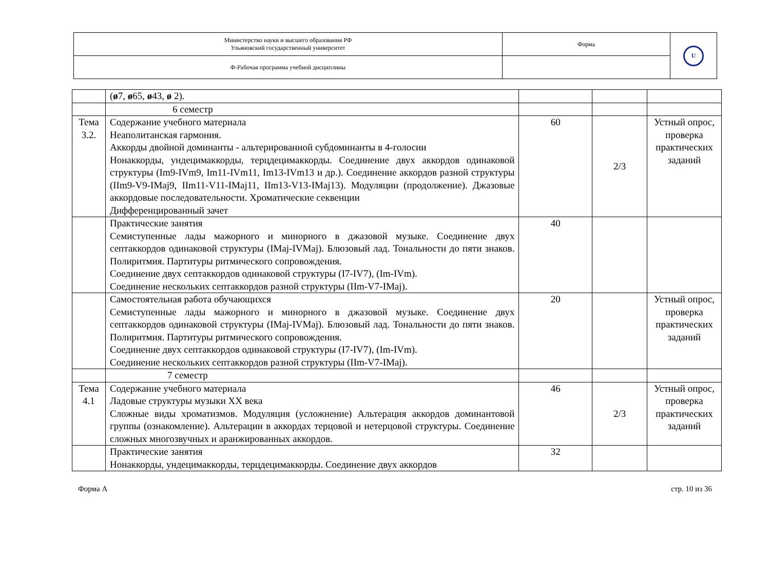| Министерство науки и высшего образования РФ Ульяновский государственный университет | Форма | U |
| Ф-Рабочая программа учебной дисциплины | | |
| | ( ø 7, ø 65, ø 43, ø 2). | | | |
| | 6 семестр | | | |
| Тема 3.2. | Содержание учебного материала Неаполитанская гармония. Аккорды двойной доминанты - альтерированной субдоминанты в 4-голосии Нонаккорды, ундецимаккорды, терцдецимаккорды. Соединение двух аккордов одинаковой структуры (Im9-IVm9, Im11-IVm11, Im13-IVm13 и др.). Соединение аккордов разной структуры (IIm9-V9-IMaj9, IIm11-V11-IMaj11, IIm13-V13-IMaj13). Модуляции (продолжение). Джазовые аккордовые последовательности. Хроматические секвенции Дифференцированный зачет | 60 | 2/3 | Устный опрос, проверка практических заданий |
| | Практические занятия Семиступенные лады мажорного и минорного в джазовой музыке. Соединение двух септаккордов одинаковой структуры (IMaj-IVMaj). Блюзовый лад. Тональности до пяти знаков. Полиритмия. Партитуры ритмического сопровождения. Соединение двух септаккордов одинаковой структуры (I7-IV7), (Im-IVm). Соединение нескольких септаккордов разной структуры (IIm-V7-IMaj). | 40 | | |
| | Самостоятельная работа обучающихся Семиступенные лады мажорного и минорного в джазовой музыке. Соединение двух септаккордов одинаковой структуры (IMaj-IVMaj). Блюзовый лад. Тональности до пяти знаков. Полиритмия. Партитуры ритмического сопровождения. Соединение двух септаккордов одинаковой структуры (I7-IV7), (Im-IVm). Соединение нескольких септаккордов разной структуры (IIm-V7-IMaj). | 20 | | Устный опрос, проверка практических заданий |
| | 7 семестр | | | |
| Тема 4.1 | Содержание учебного материала Ладовые структуры музыки XX века Сложные виды хроматизмов. Модуляция (усложнение) Альтерация аккордов доминантовой группы (ознакомление). Альтерации в аккордах терцовой и нетерцовой структуры. Соединение сложных многозвучных и аранжированных аккордов. | 46 | 2/3 | Устный опрос, проверка практических заданий |
| | Практические занятия Нонаккорды, ундецимаккорды, терцдецимаккорды. Соединение двух аккордов | 32 | | |
Форма А стр. 10 из 36